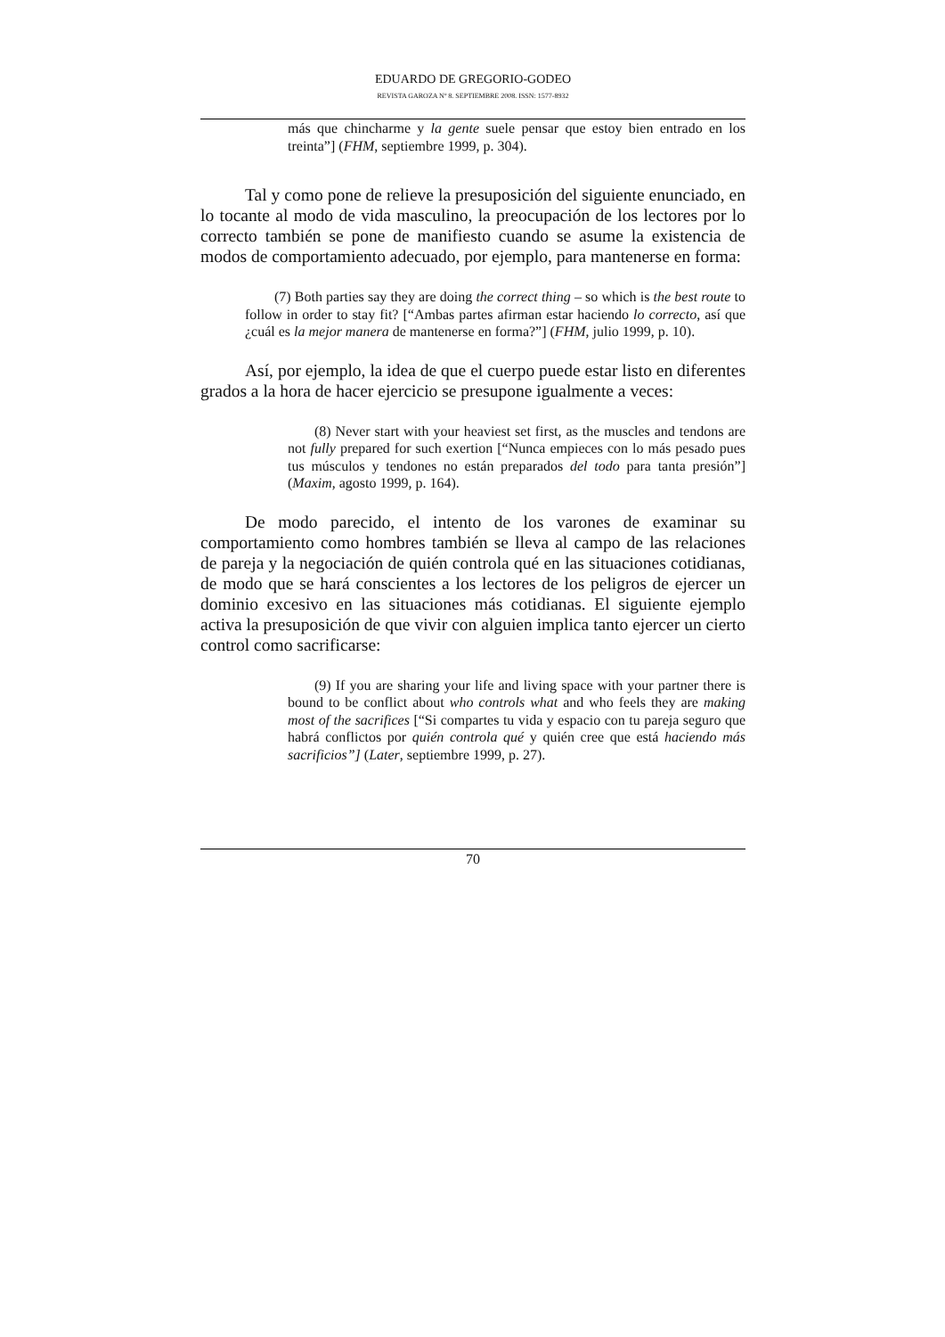EDUARDO DE GREGORIO-GODEO
REVISTA GAROZA Nº 8. SEPTIEMBRE 2008. ISSN: 1577-8932
más que chincharme y la gente suele pensar que estoy bien entrado en los treinta”] (FHM, septiembre 1999, p. 304).
Tal y como pone de relieve la presuposición del siguiente enunciado, en lo tocante al modo de vida masculino, la preocupación de los lectores por lo correcto también se pone de manifiesto cuando se asume la existencia de modos de comportamiento adecuado, por ejemplo, para mantenerse en forma:
(7) Both parties say they are doing the correct thing – so which is the best route to follow in order to stay fit? [“Ambas partes afirman estar haciendo lo correcto, así que ¿cuál es la mejor manera de mantenerse en forma?”] (FHM, julio 1999, p. 10).
Así, por ejemplo, la idea de que el cuerpo puede estar listo en diferentes grados a la hora de hacer ejercicio se presupone igualmente a veces:
(8) Never start with your heaviest set first, as the muscles and tendons are not fully prepared for such exertion [“Nunca empieces con lo más pesado pues tus músculos y tendones no están preparados del todo para tanta presión”] (Maxim, agosto 1999, p. 164).
De modo parecido, el intento de los varones de examinar su comportamiento como hombres también se lleva al campo de las relaciones de pareja y la negociación de quién controla qué en las situaciones cotidianas, de modo que se hará conscientes a los lectores de los peligros de ejercer un dominio excesivo en las situaciones más cotidianas. El siguiente ejemplo activa la presuposición de que vivir con alguien implica tanto ejercer un cierto control como sacrificarse:
(9) If you are sharing your life and living space with your partner there is bound to be conflict about who controls what and who feels they are making most of the sacrifices [“Si compartes tu vida y espacio con tu pareja seguro que habrá conflictos por quién controla qué y quién cree que está haciendo más sacrificios”] (Later, septiembre 1999, p. 27).
70